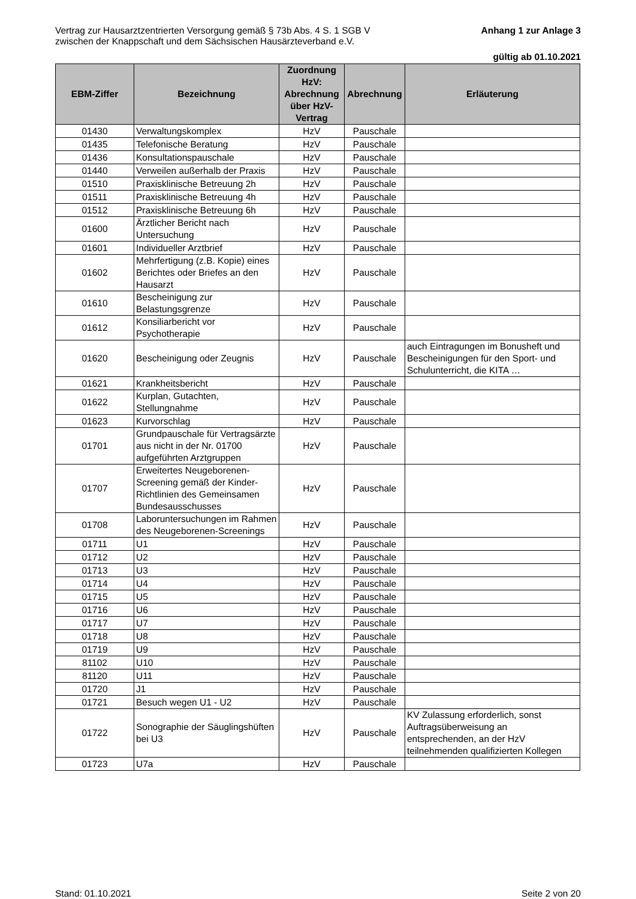Vertrag zur Hausarztzentrierten Versorgung gemäß § 73b Abs. 4 S. 1 SGB V
zwischen der Knappschaft und dem Sächsischen Hausärzteverband e.V.
Anhang 1 zur Anlage 3
gültig ab 01.10.2021
| EBM-Ziffer | Bezeichnung | Zuordnung HzV: Abrechnung über HzV-Vertrag | Abrechnung | Erläuterung |
| --- | --- | --- | --- | --- |
| 01430 | Verwaltungskomplex | HzV | Pauschale | |
| 01435 | Telefonische Beratung | HzV | Pauschale | |
| 01436 | Konsultationspauschale | HzV | Pauschale | |
| 01440 | Verweilen außerhalb der Praxis | HzV | Pauschale | |
| 01510 | Praxisklinische Betreuung 2h | HzV | Pauschale | |
| 01511 | Praxisklinische Betreuung 4h | HzV | Pauschale | |
| 01512 | Praxisklinische Betreuung 6h | HzV | Pauschale | |
| 01600 | Ärztlicher Bericht nach Untersuchung | HzV | Pauschale | |
| 01601 | Individueller Arztbrief | HzV | Pauschale | |
| 01602 | Mehrfertigung (z.B. Kopie) eines Berichtes oder Briefes an den Hausarzt | HzV | Pauschale | |
| 01610 | Bescheinigung zur Belastungsgrenze | HzV | Pauschale | |
| 01612 | Konsiliarbericht vor Psychotherapie | HzV | Pauschale | |
| 01620 | Bescheinigung oder Zeugnis | HzV | Pauschale | auch Eintragungen im Bonusheft und Bescheinigungen für den Sport- und Schulunterricht, die KITA … |
| 01621 | Krankheitsbericht | HzV | Pauschale | |
| 01622 | Kurplan, Gutachten, Stellungnahme | HzV | Pauschale | |
| 01623 | Kurvorschlag | HzV | Pauschale | |
| 01701 | Grundpauschale für Vertragsärzte aus nicht in der Nr. 01700 aufgeführten Arztgruppen | HzV | Pauschale | |
| 01707 | Erweitertes Neugeborenen-Screening gemäß der Kinder-Richtlinien des Gemeinsamen Bundesausschusses | HzV | Pauschale | |
| 01708 | Laboruntersuchungen im Rahmen des Neugeborenen-Screenings | HzV | Pauschale | |
| 01711 | U1 | HzV | Pauschale | |
| 01712 | U2 | HzV | Pauschale | |
| 01713 | U3 | HzV | Pauschale | |
| 01714 | U4 | HzV | Pauschale | |
| 01715 | U5 | HzV | Pauschale | |
| 01716 | U6 | HzV | Pauschale | |
| 01717 | U7 | HzV | Pauschale | |
| 01718 | U8 | HzV | Pauschale | |
| 01719 | U9 | HzV | Pauschale | |
| 81102 | U10 | HzV | Pauschale | |
| 81120 | U11 | HzV | Pauschale | |
| 01720 | J1 | HzV | Pauschale | |
| 01721 | Besuch wegen U1 - U2 | HzV | Pauschale | |
| 01722 | Sonographie der Säuglingshüften bei U3 | HzV | Pauschale | KV Zulassung erforderlich, sonst Auftragsüberweisung an entsprechenden, an der HzV teilnehmenden qualifizierten Kollegen |
| 01723 | U7a | HzV | Pauschale | |
Stand: 01.10.2021 Seite 2 von 20